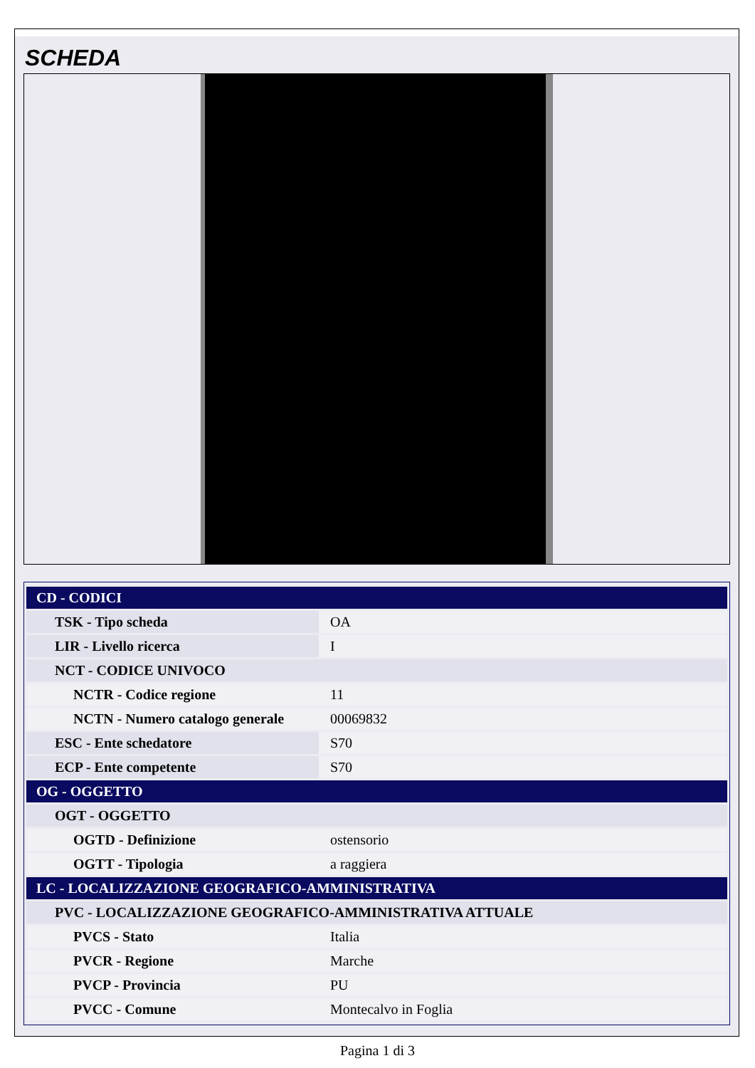SCHEDA
| CD - CODICI | |
| TSK - Tipo scheda | OA |
| LIR - Livello ricerca | I |
| NCT - CODICE UNIVOCO | |
| NCTR - Codice regione | 11 |
| NCTN - Numero catalogo generale | 00069832 |
| ESC - Ente schedatore | S70 |
| ECP - Ente competente | S70 |
| OG - OGGETTO | |
| OGT - OGGETTO | |
| OGTD - Definizione | ostensorio |
| OGTT - Tipologia | a raggiera |
| LC - LOCALIZZAZIONE GEOGRAFICO-AMMINISTRATIVA | |
| PVC - LOCALIZZAZIONE GEOGRAFICO-AMMINISTRATIVA ATTUALE | |
| PVCS - Stato | Italia |
| PVCR - Regione | Marche |
| PVCP - Provincia | PU |
| PVCC - Comune | Montecalvo in Foglia |
Pagina 1 di 3